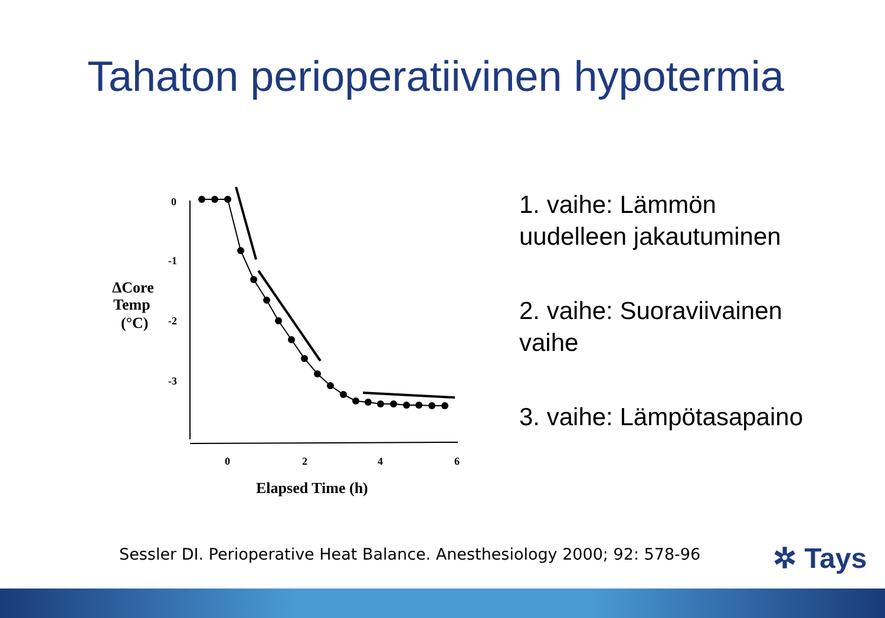Tahaton perioperatiivinen hypotermia
ΔCore
Temp
(°C)
0
-1
-2
-3
0
2
4
6
Elapsed Time (h)
1. vaihe: Lämmön
uudelleen jakautuminen
2. vaihe: Suoraviivainen
vaihe
3. vaihe: Lämpötasapaino
Sessler DI. Perioperative Heat Balance. Anesthesiology 2000; 92: 578-96
✲ Tays